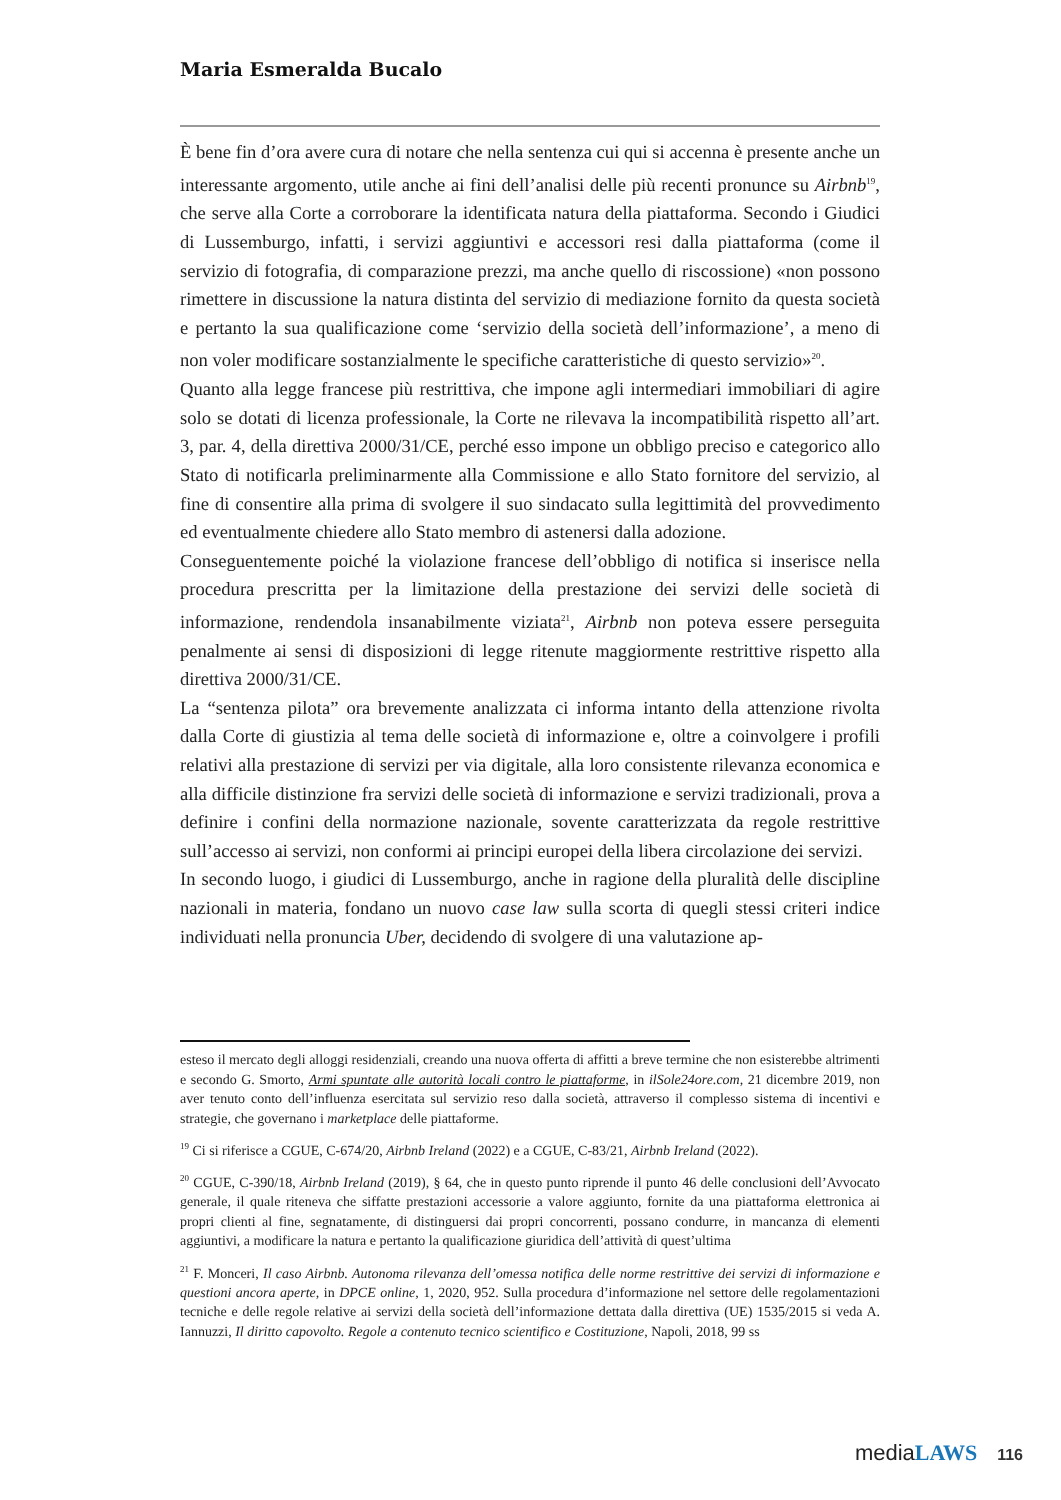Maria Esmeralda Bucalo
È bene fin d’ora avere cura di notare che nella sentenza cui qui si accenna è presente anche un interessante argomento, utile anche ai fini dell’analisi delle più recenti pronunce su Airbnb<sup>19</sup>, che serve alla Corte a corroborare la identificata natura della piattaforma. Secondo i Giudici di Lussemburgo, infatti, i servizi aggiuntivi e accessori resi dalla piattaforma (come il servizio di fotografia, di comparazione prezzi, ma anche quello di riscossione) «non possono rimettere in discussione la natura distinta del servizio di mediazione fornito da questa società e pertanto la sua qualificazione come ‘servizio della società dell’informazione’, a meno di non voler modificare sostanzialmente le specifiche caratteristiche di questo servizio»<sup>20</sup>.
Quanto alla legge francese più restrittiva, che impone agli intermediari immobiliari di agire solo se dotati di licenza professionale, la Corte ne rilevava la incompatibilità rispetto all’art. 3, par. 4, della direttiva 2000/31/CE, perché esso impone un obbligo preciso e categorico allo Stato di notificarla preliminarmente alla Commissione e allo Stato fornitore del servizio, al fine di consentire alla prima di svolgere il suo sindacato sulla legittimità del provvedimento ed eventualmente chiedere allo Stato membro di astenersi dalla adozione.
Conseguentemente poiché la violazione francese dell’obbligo di notifica si inserisce nella procedura prescritta per la limitazione della prestazione dei servizi delle società di informazione, rendendola insanabilmente viziata<sup>21</sup>, Airbnb non poteva essere perseguita penalmente ai sensi di disposizioni di legge ritenute maggiormente restrittive rispetto alla direttiva 2000/31/CE.
La “sentenza pilota” ora brevemente analizzata ci informa intanto della attenzione rivolta dalla Corte di giustizia al tema delle società di informazione e, oltre a coinvolgere i profili relativi alla prestazione di servizi per via digitale, alla loro consistente rilevanza economica e alla difficile distinzione fra servizi delle società di informazione e servizi tradizionali, prova a definire i confini della normazione nazionale, sovente caratterizzata da regole restrittive sull’accesso ai servizi, non conformi ai principi europei della libera circolazione dei servizi.
In secondo luogo, i giudici di Lussemburgo, anche in ragione della pluralità delle discipline nazionali in materia, fondano un nuovo case law sulla scorta di quegli stessi criteri indice individuati nella pronuncia Uber, decidendo di svolgere di una valutazione ap-
esteso il mercato degli alloggi residenziali, creando una nuova offerta di affitti a breve termine che non esisterebbe altrimenti e secondo G. Smorto, Armi spuntate alle autorità locali contro le piattaforme, in ilSole24ore.com, 21 dicembre 2019, non aver tenuto conto dell’influenza esercitata sul servizio reso dalla società, attraverso il complesso sistema di incentivi e strategie, che governano i marketplace delle piattaforme.
<sup>19</sup> Ci si riferisce a CGUE, C-674/20, Airbnb Ireland (2022) e a CGUE, C-83/21, Airbnb Ireland (2022).
<sup>20</sup> CGUE, C-390/18, Airbnb Ireland (2019), § 64, che in questo punto riprende il punto 46 delle conclusioni dell’Avvocato generale, il quale riteneva che siffatte prestazioni accessorie a valore aggiunto, fornite da una piattaforma elettronica ai propri clienti al fine, segnatamente, di distinguersi dai propri concorrenti, possano condurre, in mancanza di elementi aggiuntivi, a modificare la natura e pertanto la qualificazione giuridica dell’attività di quest’ultima
<sup>21</sup> F. Monceri, Il caso Airbnb. Autonoma rilevanza dell’omessa notifica delle norme restrittive dei servizi di informazione e questioni ancora aperte, in DPCE online, 1, 2020, 952. Sulla procedura d’informazione nel settore delle regolamentazioni tecniche e delle regole relative ai servizi della società dell’informazione dettata dalla direttiva (UE) 1535/2015 si veda A. Iannuzzi, Il diritto capovolto. Regole a contenuto tecnico scientifico e Costituzione, Napoli, 2018, 99 ss
mediaLAWS 116